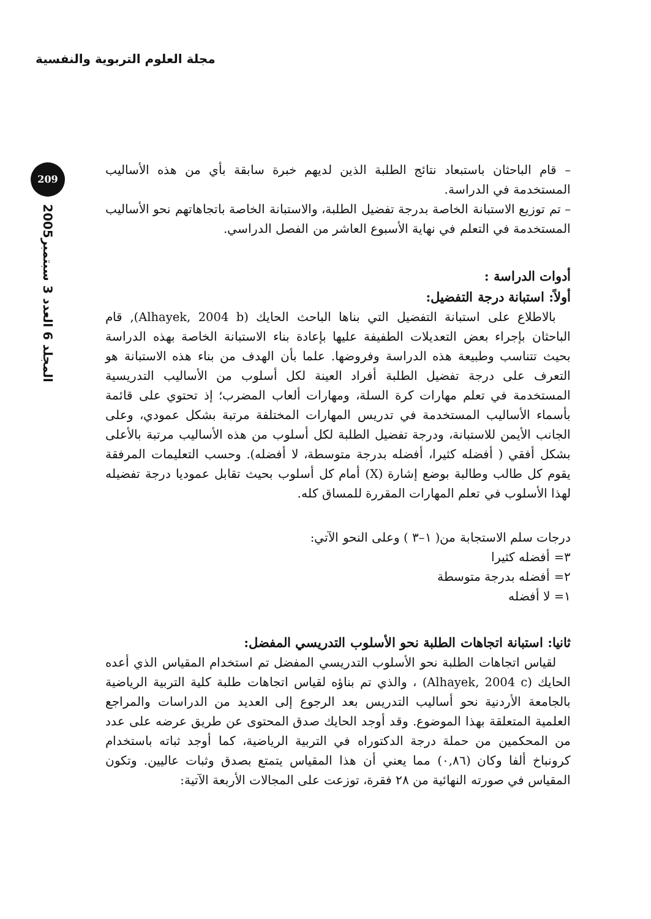مجلة العلوم التربوية والنفسية
209
المجلد 6 العدد 3 سبتمبر2005
– قام الباحثان باستبعاد نتائج الطلبة الذين لديهم خبرة سابقة بأي من هذه الأساليب المستخدمة في الدراسة.
– تم توزيع الاستبانة الخاصة بدرجة تفضيل الطلبة، والاستبانة الخاصة باتجاهاتهم نحو الأساليب المستخدمة في التعلم في نهاية الأسبوع العاشر من الفصل الدراسي.
أدوات الدراسة :
أولاً: استبانة درجة التفضيل:
بالاطلاع على استبانة التفضيل التي بناها الباحث الحايك (Alhayek, 2004 b), قام الباحثان بإجراء بعض التعديلات الطفيفة عليها بإعادة بناء الاستبانة الخاصة بهذه الدراسة بحيث تتناسب وطبيعة هذه الدراسة وفروضها. علما بأن الهدف من بناء هذه الاستبانة هو التعرف على درجة تفضيل الطلبة أفراد العينة لكل أسلوب من الأساليب التدريسية المستخدمة في تعلم مهارات كرة السلة، ومهارات ألعاب المضرب؛ إذ تحتوي على قائمة بأسماء الأساليب المستخدمة في تدريس المهارات المختلفة مرتبة بشكل عمودي، وعلى الجانب الأيمن للاستبانة، ودرجة تفضيل الطلبة لكل أسلوب من هذه الأساليب مرتبة بالأعلى بشكل أفقي ( أفضله كثيرا، أفضله بدرجة متوسطة، لا أفضله). وحسب التعليمات المرفقة يقوم كل طالب وطالبة بوضع إشارة (X) أمام كل أسلوب بحيث تقابل عموديا درجة تفضيله لهذا الأسلوب في تعلم المهارات المقررة للمساق كله.
درجات سلم الاستجابة من( ١–٣ ) وعلى النحو الآتي:
٣= أفضله كثيرا
٢= أفضله بدرجة متوسطة
١= لا أفضله
ثانيا: استبانة اتجاهات الطلبة نحو الأسلوب التدريسي المفضل:
لقياس اتجاهات الطلبة نحو الأسلوب التدريسي المفضل تم استخدام المقياس الذي أعده الحايك (Alhayek, 2004 c) ، والذي تم بناؤه لقياس اتجاهات طلبة كلية التربية الرياضية بالجامعة الأردنية نحو أساليب التدريس بعد الرجوع إلى العديد من الدراسات والمراجع العلمية المتعلقة بهذا الموضوع. وقد أوجد الحايك صدق المحتوى عن طريق عرضه على عدد من المحكمين من حملة درجة الدكتوراه في التربية الرياضية، كما أوجد ثباته باستخدام كرونباخ ألفا وكان (٠,٨٦) مما يعني أن هذا المقياس يتمتع بصدق وثبات عاليين. وتكون المقياس في صورته النهائية من ٢٨ فقرة، توزعت على المجالات الأربعة الآتية: